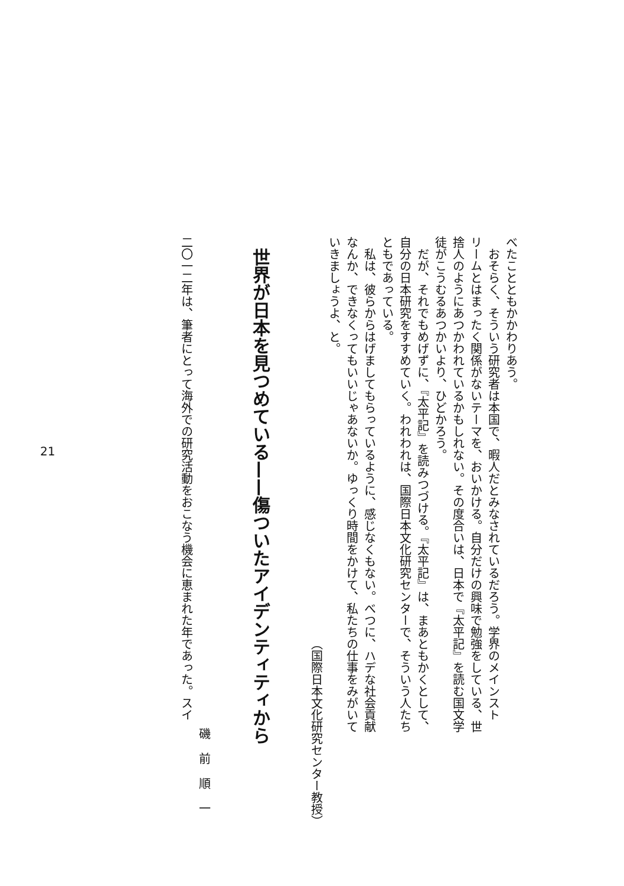べたことともかかわりあう。
　おそらく、そういう研究者は本国で、暇人だとみなされているだろう。学界のメインスト
リームとはまったく関係がないテーマを、おいかける。自分だけの興味で勉強をしている、世
捨人のようにあつかわれているかもしれない。その度合いは、日本で『太平記』を読む国文学
徒がこうむるあつかいより、ひどかろう。
　だが、それでもめげずに、『太平記』を読みつづける。『太平記』は、まあともかくとして、
自分の日本研究をすすめていく。われわれは、国際日本文化研究センターで、そういう人たち
ともであっている。
　私は、彼らからはげましてもらっているように、感じなくもない。べつに、ハデな社会貢献
なんか、できなくってもいいじゃあないか。ゆっくり時間をかけて、私たちの仕事をみがいて
いきましょうよ、と。
（国際日本文化研究センター教授）
世界が日本を見つめている——傷ついたアイデンティティから
磯前順一
二〇一二年は、筆者にとって海外での研究活動をおこなう機会に恵まれた年であった。スイ
21